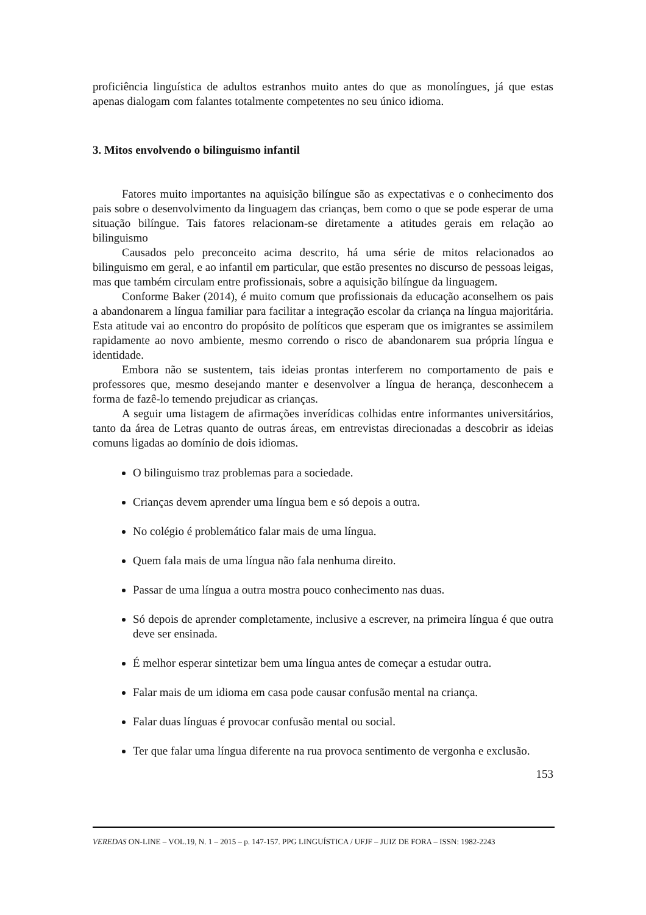proficiência linguística de adultos estranhos muito antes do que as monolíngues, já que estas apenas dialogam com falantes totalmente competentes no seu único idioma.
3. Mitos envolvendo o bilinguismo infantil
Fatores muito importantes na aquisição bilíngue são as expectativas e o conhecimento dos pais sobre o desenvolvimento da linguagem das crianças, bem como o que se pode esperar de uma situação bilíngue. Tais fatores relacionam-se diretamente a atitudes gerais em relação ao bilinguismo
Causados pelo preconceito acima descrito, há uma série de mitos relacionados ao bilinguismo em geral, e ao infantil em particular, que estão presentes no discurso de pessoas leigas, mas que também circulam entre profissionais, sobre a aquisição bilíngue da linguagem.
Conforme Baker (2014), é muito comum que profissionais da educação aconselhem os pais a abandonarem a língua familiar para facilitar a integração escolar da criança na língua majoritária. Esta atitude vai ao encontro do propósito de políticos que esperam que os imigrantes se assimilem rapidamente ao novo ambiente, mesmo correndo o risco de abandonarem sua própria língua e identidade.
Embora não se sustentem, tais ideias prontas interferem no comportamento de pais e professores que, mesmo desejando manter e desenvolver a língua de herança, desconhecem a forma de fazê-lo temendo prejudicar as crianças.
A seguir uma listagem de afirmações inverídicas colhidas entre informantes universitários, tanto da área de Letras quanto de outras áreas, em entrevistas direcionadas a descobrir as ideias comuns ligadas ao domínio de dois idiomas.
O bilinguismo traz problemas para a sociedade.
Crianças devem aprender uma língua bem e só depois a outra.
No colégio é problemático falar mais de uma língua.
Quem fala mais de uma língua não fala nenhuma direito.
Passar de uma língua a outra mostra pouco conhecimento nas duas.
Só depois de aprender completamente, inclusive a escrever, na primeira língua é que outra deve ser ensinada.
É melhor esperar sintetizar bem uma língua antes de começar a estudar outra.
Falar mais de um idioma em casa pode causar confusão mental na criança.
Falar duas línguas é provocar confusão mental ou social.
Ter que falar uma língua diferente na rua provoca sentimento de vergonha e exclusão.
153
VEREDAS ON-LINE – VOL.19, N. 1 – 2015 – p. 147-157. PPG LINGUÍSTICA / UFJF – JUIZ DE FORA – ISSN: 1982-2243